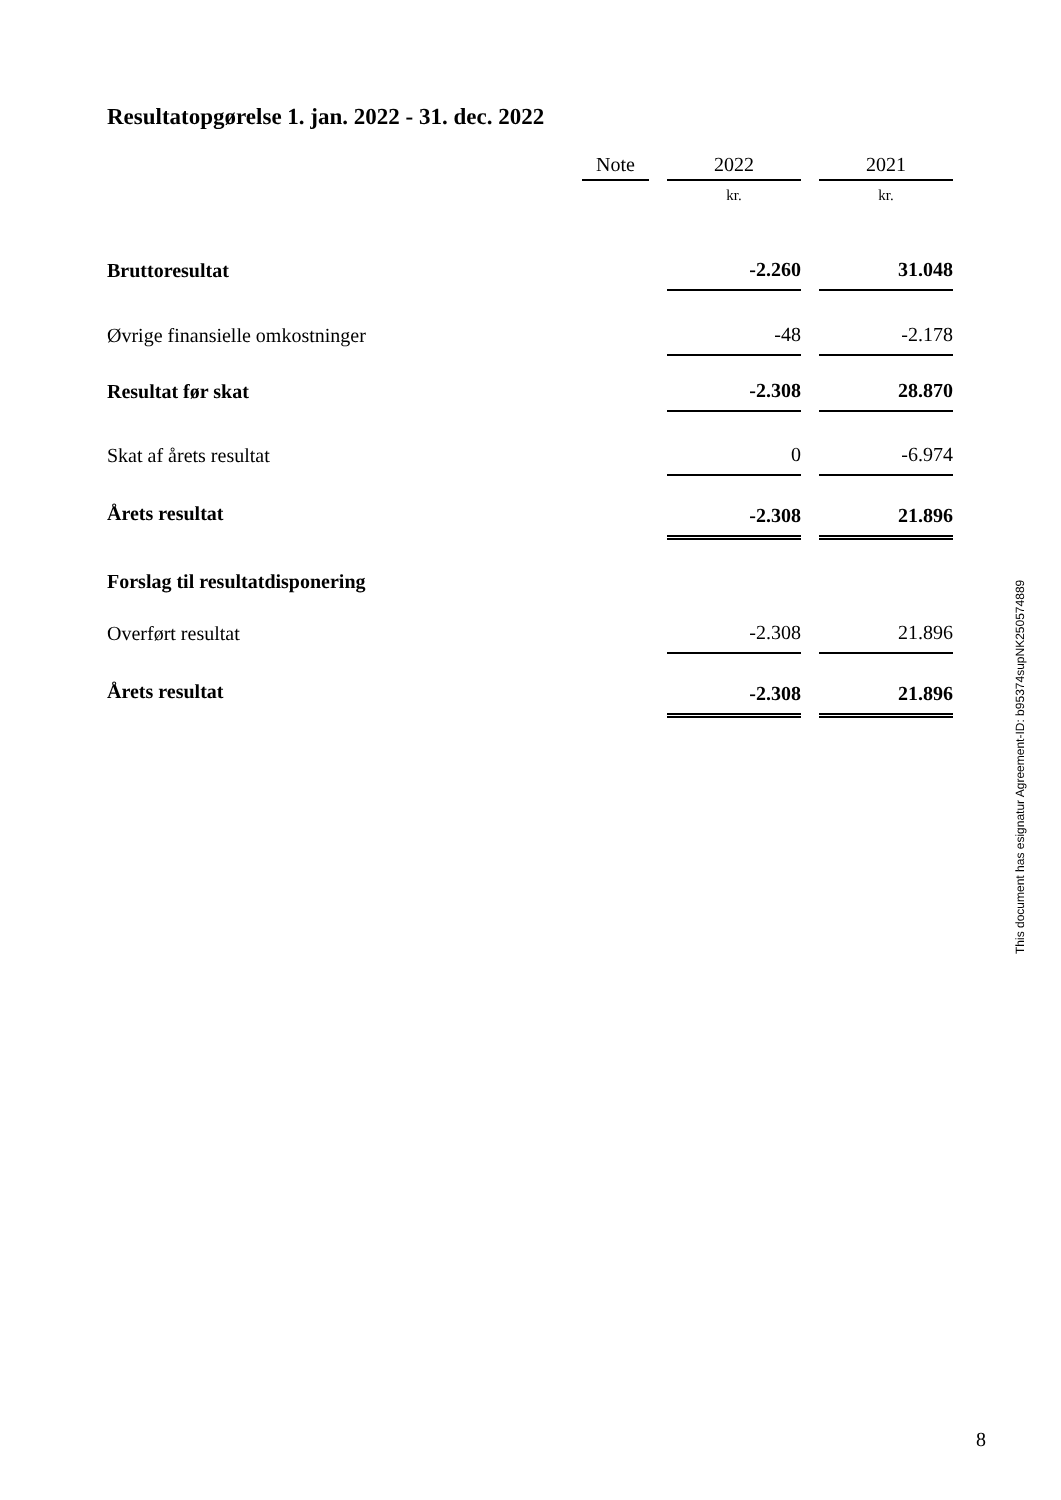Resultatopgørelse 1. jan. 2022 - 31. dec. 2022
| | Note | | 2022 | | 2021 |
| --- | --- | --- | --- | --- | --- |
| | | | kr. | | kr. |
| Bruttoresultat | | | -2.260 | | 31.048 |
| Øvrige finansielle omkostninger | | | -48 | | -2.178 |
| Resultat før skat | | | -2.308 | | 28.870 |
| Skat af årets resultat | | | 0 | | -6.974 |
| Årets resultat | | | -2.308 | | 21.896 |
| Forslag til resultatdisponering | | | | | |
| Overført resultat | | | -2.308 | | 21.896 |
| Årets resultat | | | -2.308 | | 21.896 |
This document has esignatur Agreement-ID: b95374supNK250574889
8